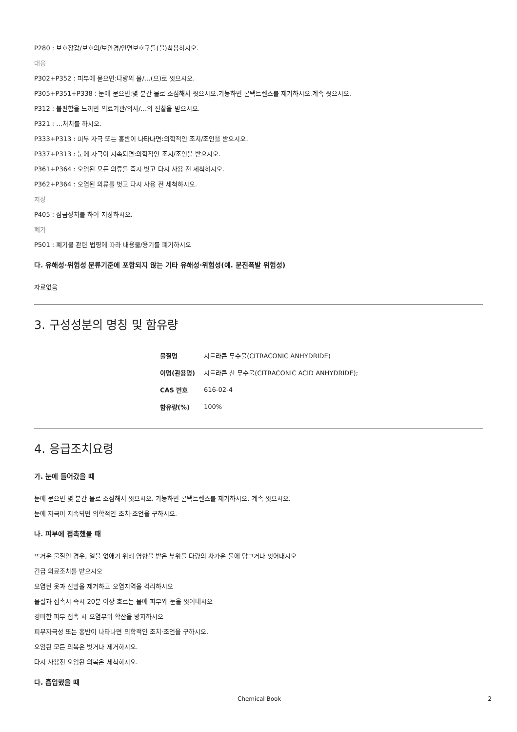P280 : 보호장갑/보호의/보안경/안면보호구를(을)착용하시오.
대응
P302+P352 : 피부에 묻으면:다량의 물/…(으)로 씻으시오.
P305+P351+P338 : 눈에 묻으면:몇 분간 물로 조심해서 씻으시오.가능하면 콘택트렌즈를 제거하시오.계속 씻으시오.
P312 : 불편함을 느끼면 의료기관/의사/…의 진찰을 받으시오.
P321 : …처치를 하시오.
P333+P313 : 피부 자극 또는 홍반이 나타나면:의학적인 조치/조언을 받으시오.
P337+P313 : 눈에 자극이 지속되면:의학적인 조치/조언을 받으시오.
P361+P364 : 오염된 모든 의류를 즉시 벗고 다시 사용 전 세척하시오.
P362+P364 : 오염된 의류를 벗고 다시 사용 전 세척하시오.
저장
P405 : 잠금장치를 하여 저장하시오.
폐기
P501 : 폐기물 관련 법령에 따라 내용물/용기를 폐기하시오
다. 유해성·위험성 분류기준에 포함되지 않는 기타 유해성·위험성(예. 분진폭발 위험성)
자료없음
3. 구성성분의 명칭 및 함유량
| 물질명 | 시트라콘 무수물(CITRACONIC ANHYDRIDE) |
| 이명(관용명) | 시트라콘 산 무수물(CITRACONIC ACID ANHYDRIDE); |
| CAS 번호 | 616-02-4 |
| 함유량(%) | 100% |
4. 응급조치요령
가. 눈에 들어갔을 때
눈에 묻으면 몇 분간 물로 조심해서 씻으시오. 가능하면 콘택트렌즈를 제거하시오. 계속 씻으시오.
눈에 자극이 지속되면 의학적인 조치·조언을 구하시오.
나. 피부에 접촉했을 때
뜨거운 물질인 경우, 열을 없애기 위해 영향을 받은 부위를 다량의 차가운 물에 담그거나 씻어내시오
긴급 의료조치를 받으시오
오염된 옷과 신발을 제거하고 오염지역을 격리하시오
물질과 접촉시 즉시 20분 이상 흐르는 물에 피부와 눈을 씻어내시오
경미한 피부 접촉 시 오염부위 확산을 방지하시오
피부자극성 또는 홍반이 나타나면 의학적인 조치·조언을 구하시오.
오염된 모든 의복은 벗거나 제거하시오.
다시 사용전 오염된 의복은 세척하시오.
다. 흡입했을 때
Chemical Book 2